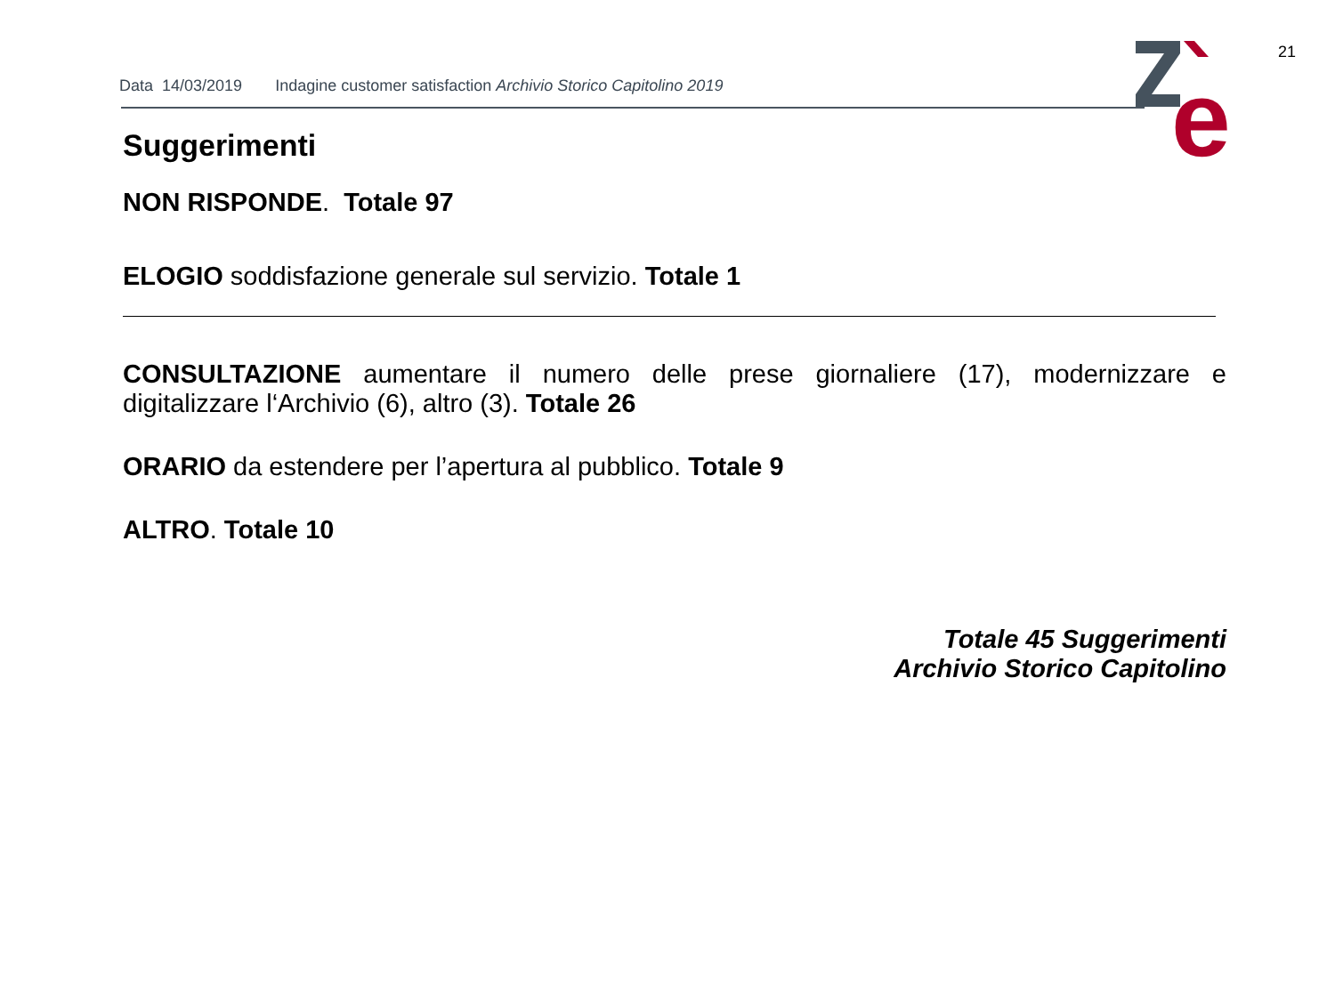21
Data 14/03/2019 Indagine customer satisfaction Archivio Storico Capitolino 2019
e
Suggerimenti
NON RISPONDE. Totale 97
ELOGIO soddisfazione generale sul servizio. Totale 1
CONSULTAZIONE aumentare il numero delle prese giornaliere (17), modernizzare e digitalizzare l‘Archivio (6), altro (3). Totale 26
ORARIO da estendere per l’apertura al pubblico. Totale 9
ALTRO. Totale 10
Totale 45 Suggerimenti
Archivio Storico Capitolino